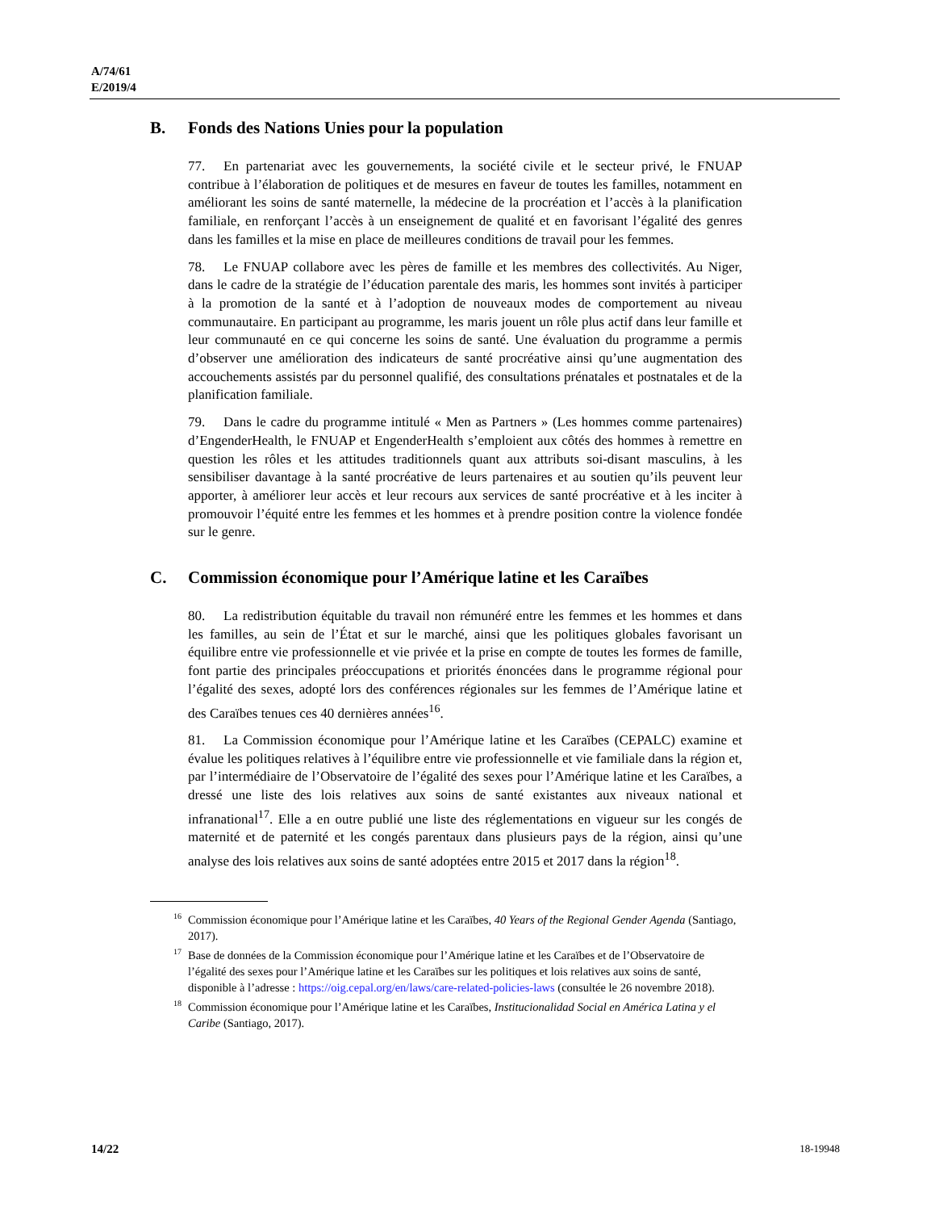A/74/61
E/2019/4
B. Fonds des Nations Unies pour la population
77. En partenariat avec les gouvernements, la société civile et le secteur privé, le FNUAP contribue à l’élaboration de politiques et de mesures en faveur de toutes les familles, notamment en améliorant les soins de santé maternelle, la médecine de la procréation et l’accès à la planification familiale, en renforçant l’accès à un enseignement de qualité et en favorisant l’égalité des genres dans les familles et la mise en place de meilleures conditions de travail pour les femmes.
78. Le FNUAP collabore avec les pères de famille et les membres des collectivités. Au Niger, dans le cadre de la stratégie de l’éducation parentale des maris, les hommes sont invités à participer à la promotion de la santé et à l’adoption de nouveaux modes de comportement au niveau communautaire. En participant au programme, les maris jouent un rôle plus actif dans leur famille et leur communauté en ce qui concerne les soins de santé. Une évaluation du programme a permis d’observer une amélioration des indicateurs de santé procréative ainsi qu’une augmentation des accouchements assistés par du personnel qualifié, des consultations prénatales et postnatales et de la planification familiale.
79. Dans le cadre du programme intitulé « Men as Partners » (Les hommes comme partenaires) d’EngenderHealth, le FNUAP et EngenderHealth s’emploient aux côtés des hommes à remettre en question les rôles et les attitudes traditionnels quant aux attributs soi-disant masculins, à les sensibiliser davantage à la santé procréative de leurs partenaires et au soutien qu’ils peuvent leur apporter, à améliorer leur accès et leur recours aux services de santé procréative et à les inciter à promouvoir l’équité entre les femmes et les hommes et à prendre position contre la violence fondée sur le genre.
C. Commission économique pour l’Amérique latine et les Caraïbes
80. La redistribution équitable du travail non rémunéré entre les femmes et les hommes et dans les familles, au sein de l’État et sur le marché, ainsi que les politiques globales favorisant un équilibre entre vie professionnelle et vie privée et la prise en compte de toutes les formes de famille, font partie des principales préoccupations et priorités énoncées dans le programme régional pour l’égalité des sexes, adopté lors des conférences régionales sur les femmes de l’Amérique latine et des Caraïbes tenues ces 40 dernières années<sup>16</sup>.
81. La Commission économique pour l’Amérique latine et les Caraïbes (CEPALC) examine et évalue les politiques relatives à l’équilibre entre vie professionnelle et vie familiale dans la région et, par l’intermédiaire de l’Observatoire de l’égalité des sexes pour l’Amérique latine et les Caraïbes, a dressé une liste des lois relatives aux soins de santé existantes aux niveaux national et infranational<sup>17</sup>. Elle a en outre publié une liste des réglementations en vigueur sur les congés de maternité et de paternité et les congés parentaux dans plusieurs pays de la région, ainsi qu’une analyse des lois relatives aux soins de santé adoptées entre 2015 et 2017 dans la région<sup>18</sup>.
<sup>16</sup> Commission économique pour l’Amérique latine et les Caraïbes, 40 Years of the Regional Gender Agenda (Santiago, 2017).
<sup>17</sup> Base de données de la Commission économique pour l’Amérique latine et les Caraïbes et de l’Observatoire de l’égalité des sexes pour l’Amérique latine et les Caraïbes sur les politiques et lois relatives aux soins de santé, disponible à l’adresse : https://oig.cepal.org/en/laws/care-related-policies-laws (consultée le 26 novembre 2018).
<sup>18</sup> Commission économique pour l’Amérique latine et les Caraïbes, Institucionalidad Social en América Latina y el Caribe (Santiago, 2017).
14/22 18-19948